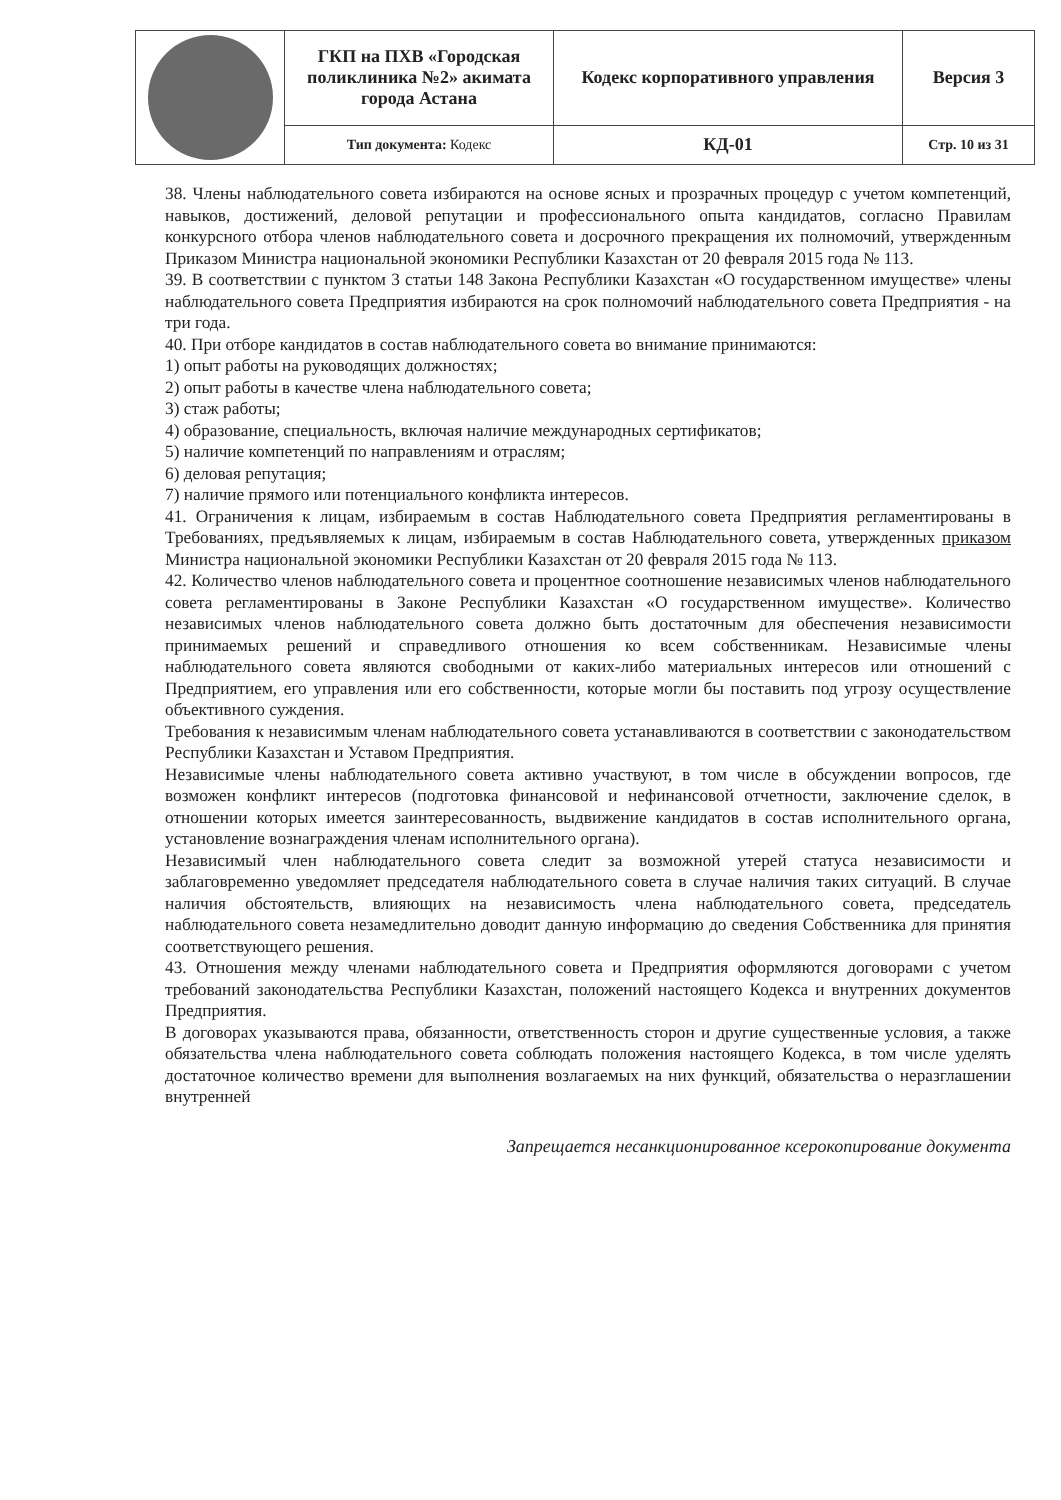| | ГКП на ПХВ «Городская поликлиника №2» акимата города Астана | Кодекс корпоративного управления | Версия 3 |
| | Тип документа: Кодекс | КД-01 | Стр. 10 из 31 |
38. Члены наблюдательного совета избираются на основе ясных и прозрачных процедур с учетом компетенций, навыков, достижений, деловой репутации и профессионального опыта кандидатов, согласно Правилам конкурсного отбора членов наблюдательного совета и досрочного прекращения их полномочий, утвержденным Приказом Министра национальной экономики Республики Казахстан от 20 февраля 2015 года № 113.
39. В соответствии с пунктом 3 статьи 148 Закона Республики Казахстан «О государственном имуществе» члены наблюдательного совета Предприятия избираются на срок полномочий наблюдательного совета Предприятия - на три года.
40. При отборе кандидатов в состав наблюдательного совета во внимание принимаются:
1) опыт работы на руководящих должностях;
2) опыт работы в качестве члена наблюдательного совета;
3) стаж работы;
4) образование, специальность, включая наличие международных сертификатов;
5) наличие компетенций по направлениям и отраслям;
6) деловая репутация;
7) наличие прямого или потенциального конфликта интересов.
41. Ограничения к лицам, избираемым в состав Наблюдательного совета Предприятия регламентированы в Требованиях, предъявляемых к лицам, избираемым в состав Наблюдательного совета, утвержденных приказом Министра национальной экономики Республики Казахстан от 20 февраля 2015 года № 113.
42. Количество членов наблюдательного совета и процентное соотношение независимых членов наблюдательного совета регламентированы в Законе Республики Казахстан «О государственном имуществе». Количество независимых членов наблюдательного совета должно быть достаточным для обеспечения независимости принимаемых решений и справедливого отношения ко всем собственникам. Независимые члены наблюдательного совета являются свободными от каких-либо материальных интересов или отношений с Предприятием, его управления или его собственности, которые могли бы поставить под угрозу осуществление объективного суждения.
Требования к независимым членам наблюдательного совета устанавливаются в соответствии с законодательством Республики Казахстан и Уставом Предприятия.
Независимые члены наблюдательного совета активно участвуют, в том числе в обсуждении вопросов, где возможен конфликт интересов (подготовка финансовой и нефинансовой отчетности, заключение сделок, в отношении которых имеется заинтересованность, выдвижение кандидатов в состав исполнительного органа, установление вознаграждения членам исполнительного органа).
Независимый член наблюдательного совета следит за возможной утерей статуса независимости и заблаговременно уведомляет председателя наблюдательного совета в случае наличия таких ситуаций. В случае наличия обстоятельств, влияющих на независимость члена наблюдательного совета, председатель наблюдательного совета незамедлительно доводит данную информацию до сведения Собственника для принятия соответствующего решения.
43. Отношения между членами наблюдательного совета и Предприятия оформляются договорами с учетом требований законодательства Республики Казахстан, положений настоящего Кодекса и внутренних документов Предприятия.
В договорах указываются права, обязанности, ответственность сторон и другие существенные условия, а также обязательства члена наблюдательного совета соблюдать положения настоящего Кодекса, в том числе уделять достаточное количество времени для выполнения возлагаемых на них функций, обязательства о неразглашении внутренней
Запрещается несанкционированное ксерокопирование документа